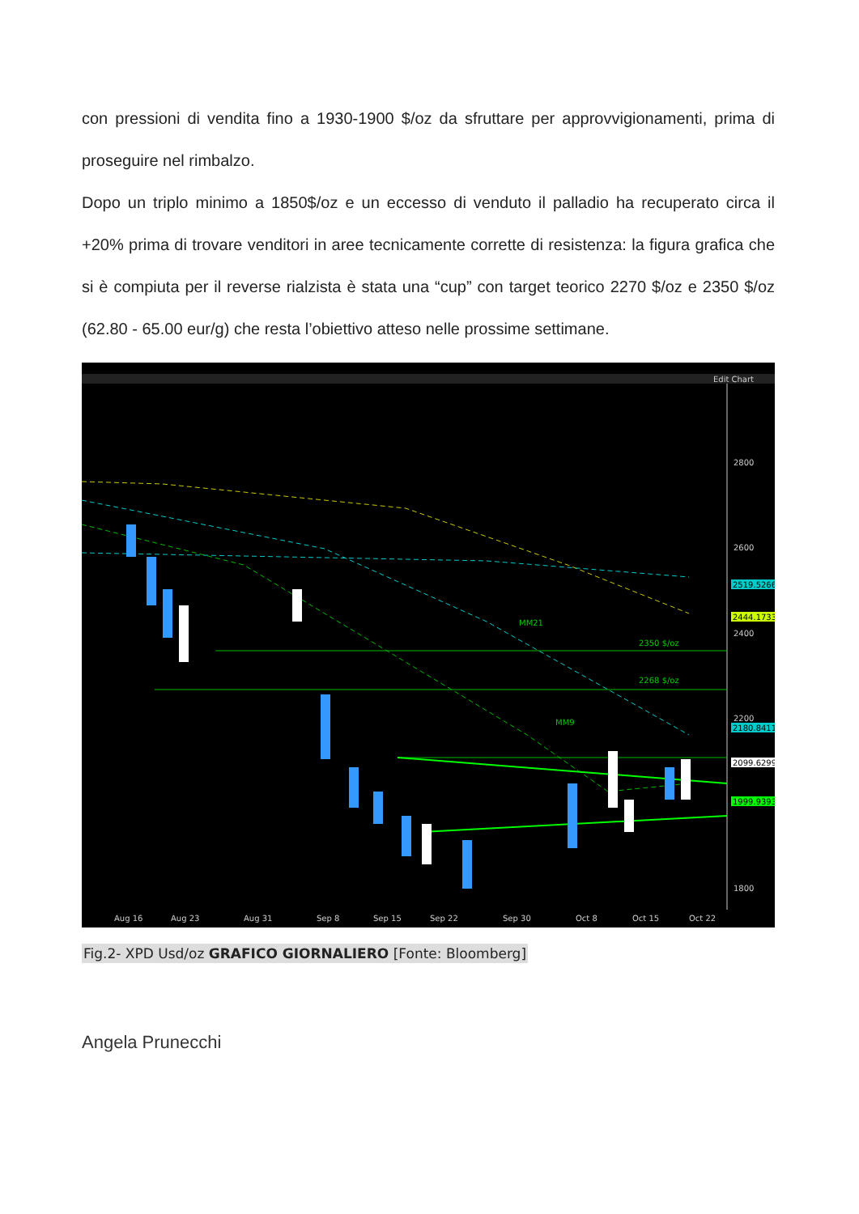con pressioni di vendita fino a 1930-1900 $/oz da sfruttare per approvvigionamenti, prima di proseguire nel rimbalzo.
Dopo un triplo minimo a 1850$/oz e un eccesso di venduto il palladio ha recuperato circa il +20% prima di trovare venditori in aree tecnicamente corrette di resistenza: la figura grafica che si è compiuta per il reverse rialzista è stata una “cup” con target teorico 2270 $/oz e 2350 $/oz (62.80 - 65.00 eur/g) che resta l’obiettivo atteso nelle prossime settimane.
Edit Chart
2800
2600
2400
2200
1800
2519.5266
2444.1733
2180.8411
2099.6299
1999.9393
2350 $/oz
2268 $/oz
MM21
MM9
Aug 16
Aug 23
Aug 31
Sep 8
Sep 15
Sep 22
Sep 30
Oct 8
Oct 15
Oct 22
Fig.2- XPD Usd/oz GRAFICO GIORNALIERO [Fonte: Bloomberg]
Angela Prunecchi